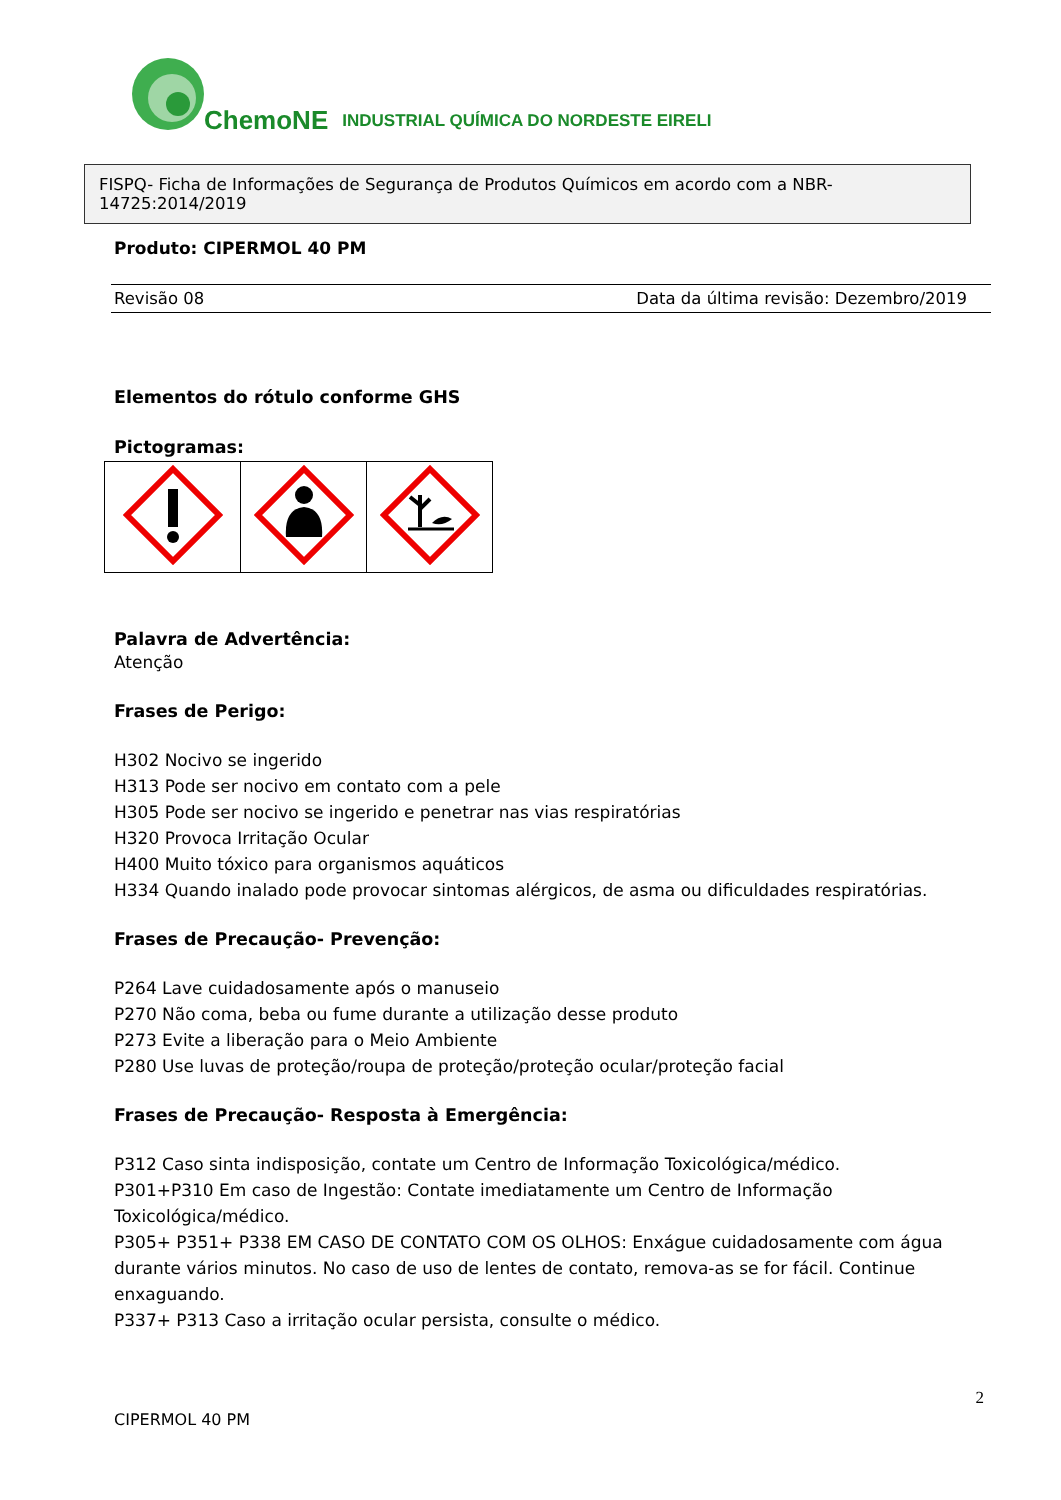ChemoNE INDUSTRIAL QUÍMICA DO NORDESTE EIRELI
FISPQ- Ficha de Informações de Segurança de Produtos Químicos em acordo com a NBR-14725:2014/2019
Produto: CIPERMOL 40 PM
Revisão 08 Data da última revisão: Dezembro/2019
Elementos do rótulo conforme GHS
Pictogramas:
Palavra de Advertência:
Atenção
Frases de Perigo:
H302 Nocivo se ingerido
H313 Pode ser nocivo em contato com a pele
H305 Pode ser nocivo se ingerido e penetrar nas vias respiratórias
H320 Provoca Irritação Ocular
H400 Muito tóxico para organismos aquáticos
H334 Quando inalado pode provocar sintomas alérgicos, de asma ou dificuldades respiratórias.
Frases de Precaução- Prevenção:
P264 Lave cuidadosamente após o manuseio
P270 Não coma, beba ou fume durante a utilização desse produto
P273 Evite a liberação para o Meio Ambiente
P280 Use luvas de proteção/roupa de proteção/proteção ocular/proteção facial
Frases de Precaução- Resposta à Emergência:
P312 Caso sinta indisposição, contate um Centro de Informação Toxicológica/médico.
P301+P310 Em caso de Ingestão: Contate imediatamente um Centro de Informação Toxicológica/médico.
P305+ P351+ P338 EM CASO DE CONTATO COM OS OLHOS: Enxágue cuidadosamente com água durante vários minutos. No caso de uso de lentes de contato, remova-as se for fácil. Continue enxaguando.
P337+ P313 Caso a irritação ocular persista, consulte o médico.
CIPERMOL 40 PM 2